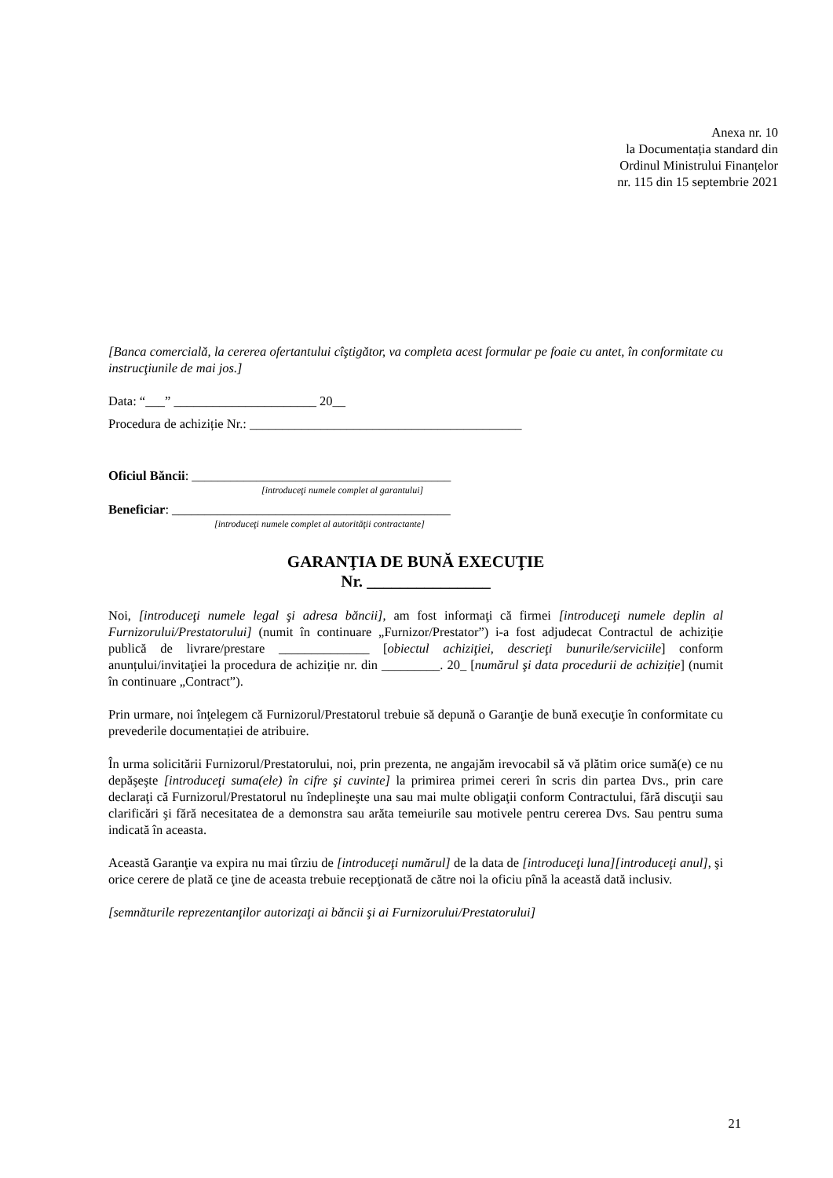Anexa nr. 10
la Documentația standard din
Ordinul Ministrului Finanțelor
nr. 115 din 15 septembrie 2021
[Banca comercială, la cererea ofertantului cîştigător, va completa acest formular pe foaie cu antet, în conformitate cu instrucţiunile de mai jos.]
Data: “___” ______________________ 20__
Procedura de achiziție Nr.: __________________________________________
Oficiul Băncii: ________________________________________
[introduceţi numele complet al garantului]
Beneficiar: ___________________________________________
[introduceţi numele complet al autorităţii contractante]
GARANŢIA DE BUNĂ EXECUŢIE
Nr. _______________
Noi, [introduceţi numele legal şi adresa băncii], am fost informaţi că firmei [introduceţi numele deplin al Furnizorului/Prestatorului] (numit în continuare „Furnizor/Prestator”) i-a fost adjudecat Contractul de achiziție publică de livrare/prestare ______________ [obiectul achiziţiei, descrieţi bunurile/serviciile] conform anunțului/invitaţiei la procedura de achiziție nr. din _________. 20_ [numărul şi data procedurii de achiziție] (numit în continuare „Contract”).
Prin urmare, noi înţelegem că Furnizorul/Prestatorul trebuie să depună o Garanţie de bună execuţie în conformitate cu prevederile documentației de atribuire.
În urma solicitării Furnizorul/Prestatorului, noi, prin prezenta, ne angajăm irevocabil să vă plătim orice sumă(e) ce nu depăşeşte [introduceţi suma(ele) în cifre şi cuvinte] la primirea primei cereri în scris din partea Dvs., prin care declaraţi că Furnizorul/Prestatorul nu îndeplineşte una sau mai multe obligaţii conform Contractului, fără discuţii sau clarificări şi fără necesitatea de a demonstra sau arăta temeiurile sau motivele pentru cererea Dvs. Sau pentru suma indicată în aceasta.
Această Garanţie va expira nu mai tîrziu de [introduceţi numărul] de la data de [introduceţi luna][introduceţi anul], şi orice cerere de plată ce ţine de aceasta trebuie recepţionată de către noi la oficiu pînă la această dată inclusiv.
[semnăturile reprezentanţilor autorizaţi ai băncii şi ai Furnizorului/Prestatorului]
21